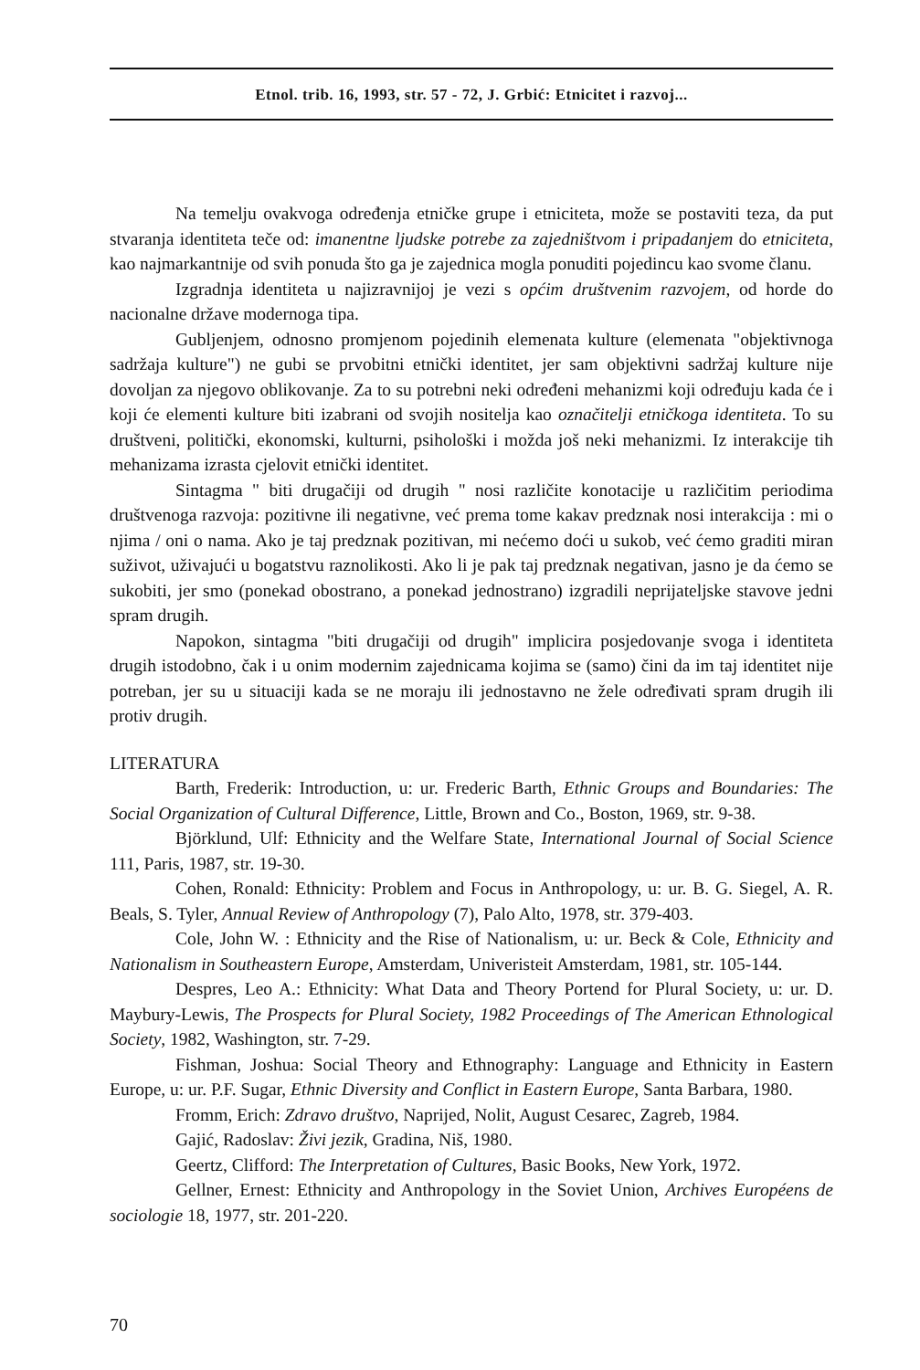Etnol. trib. 16, 1993, str. 57 - 72, J. Grbić: Etnicitet i razvoj...
Na temelju ovakvoga određenja etničke grupe i etniciteta, može se postaviti teza, da put stvaranja identiteta teče od: imanentne ljudske potrebe za zajedništvom i pripadanjem do etniciteta, kao najmarkantnije od svih ponuda što ga je zajednica mogla ponuditi pojedincu kao svome članu.
Izgradnja identiteta u najizravnijoj je vezi s općim društvenim razvojem, od horde do nacionalne države modernoga tipa.
Gubljenjem, odnosno promjenom pojedinih elemenata kulture (elemenata "objektivnoga sadržaja kulture") ne gubi se prvobitni etnički identitet, jer sam objektivni sadržaj kulture nije dovoljan za njegovo oblikovanje. Za to su potrebni neki određeni mehanizmi koji određuju kada će i koji će elementi kulture biti izabrani od svojih nositelja kao označitelji etničkoga identiteta. To su društveni, politički, ekonomski, kulturni, psihološki i možda još neki mehanizmi. Iz interakcije tih mehanizama izrasta cjelovit etnički identitet.
Sintagma " biti drugačiji od drugih " nosi različite konotacije u različitim periodima društvenoga razvoja: pozitivne ili negativne, već prema tome kakav predznak nosi interakcija : mi o njima / oni o nama. Ako je taj predznak pozitivan, mi nećemo doći u sukob, već ćemo graditi miran suživot, uživajući u bogatstvu raznolikosti. Ako li je pak taj predznak negativan, jasno je da ćemo se sukobiti, jer smo (ponekad obostrano, a ponekad jednostrano) izgradili neprijateljske stavove jedni spram drugih.
Napokon, sintagma "biti drugačiji od drugih" implicira posjedovanje svoga i identiteta drugih istodobno, čak i u onim modernim zajednicama kojima se (samo) čini da im taj identitet nije potreban, jer su u situaciji kada se ne moraju ili jednostavno ne žele određivati spram drugih ili protiv drugih.
LITERATURA
Barth, Frederik: Introduction, u: ur. Frederic Barth, Ethnic Groups and Boundaries: The Social Organization of Cultural Difference, Little, Brown and Co., Boston, 1969, str. 9-38.
Björklund, Ulf: Ethnicity and the Welfare State, International Journal of Social Science 111, Paris, 1987, str. 19-30.
Cohen, Ronald: Ethnicity: Problem and Focus in Anthropology, u: ur. B. G. Siegel, A. R. Beals, S. Tyler, Annual Review of Anthropology (7), Palo Alto, 1978, str. 379-403.
Cole, John W. : Ethnicity and the Rise of Nationalism, u: ur. Beck & Cole, Ethnicity and Nationalism in Southeastern Europe, Amsterdam, Univeristeit Amsterdam, 1981, str. 105-144.
Despres, Leo A.: Ethnicity: What Data and Theory Portend for Plural Society, u: ur. D. Maybury-Lewis, The Prospects for Plural Society, 1982 Proceedings of The American Ethnological Society, 1982, Washington, str. 7-29.
Fishman, Joshua: Social Theory and Ethnography: Language and Ethnicity in Eastern Europe, u: ur. P.F. Sugar, Ethnic Diversity and Conflict in Eastern Europe, Santa Barbara, 1980.
Fromm, Erich: Zdravo društvo, Naprijed, Nolit, August Cesarec, Zagreb, 1984.
Gajić, Radoslav: Živi jezik, Gradina, Niš, 1980.
Geertz, Clifford: The Interpretation of Cultures, Basic Books, New York, 1972.
Gellner, Ernest: Ethnicity and Anthropology in the Soviet Union, Archives Européens de sociologie 18, 1977, str. 201-220.
70